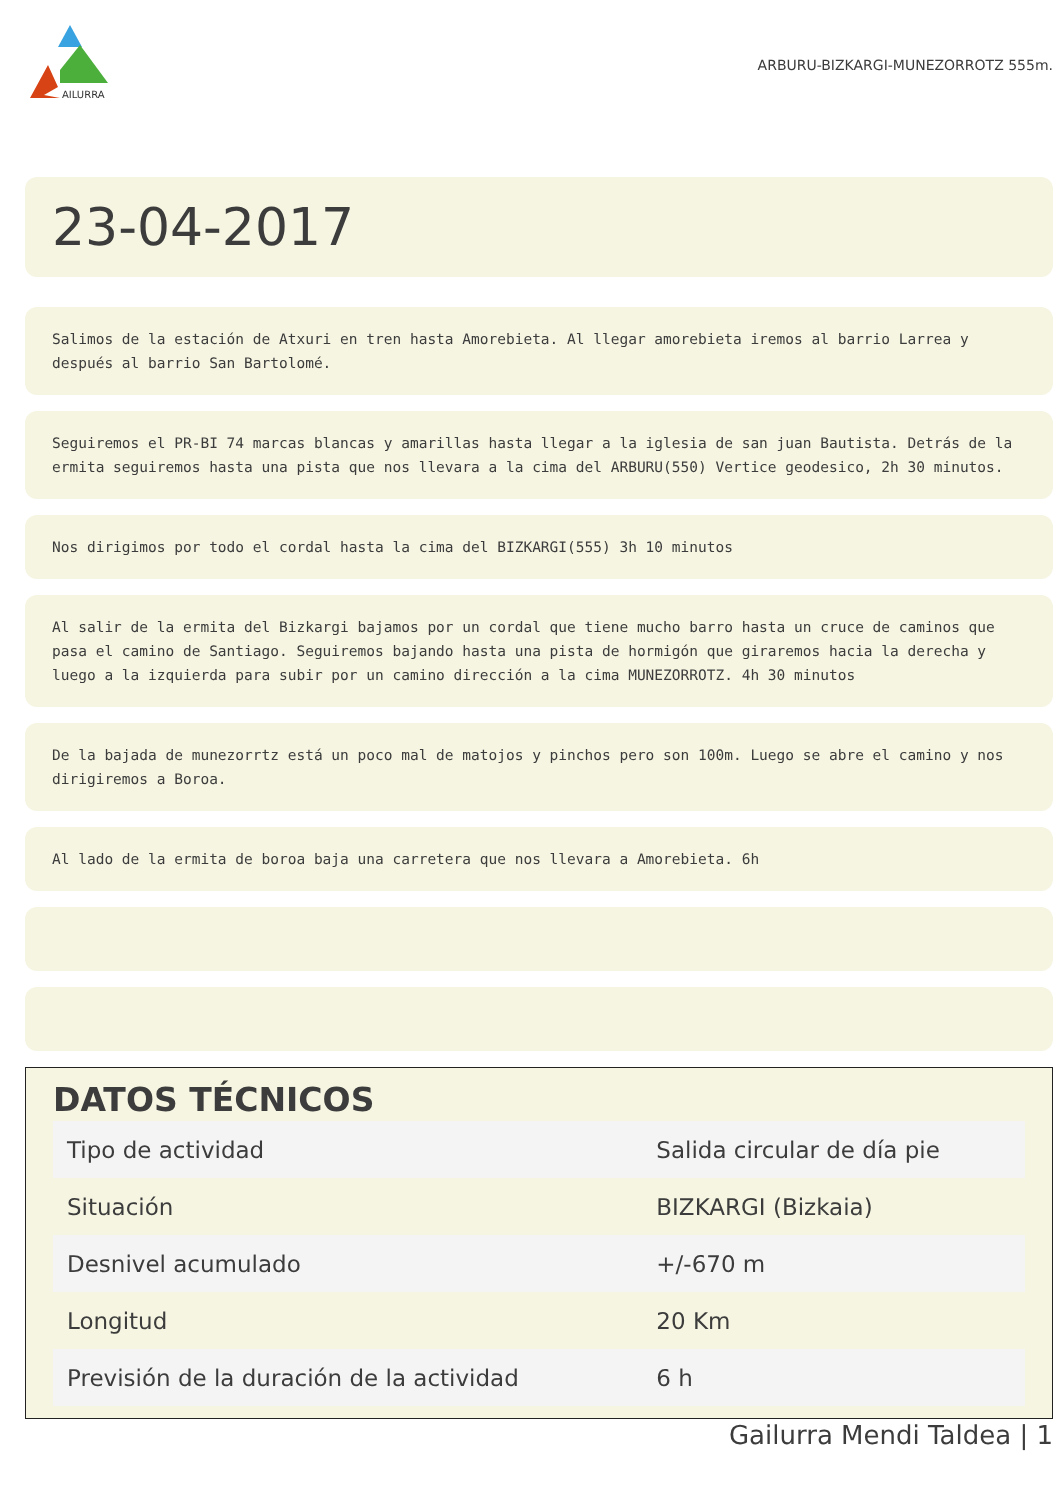AILURRA
ARBURU-BIZKARGI-MUNEZORROTZ 555m.
23-04-2017
Salimos de la estación de Atxuri en tren hasta Amorebieta. Al llegar amorebieta iremos al barrio Larrea y después al barrio San Bartolomé.
Seguiremos el PR-BI 74 marcas blancas y amarillas hasta llegar a la iglesia de san juan Bautista. Detrás de la ermita seguiremos hasta una pista que nos llevara a la cima del ARBURU(550) Vertice geodesico, 2h 30 minutos.
Nos dirigimos por todo el cordal hasta la cima del BIZKARGI(555) 3h 10 minutos
Al salir de la ermita del Bizkargi bajamos por un cordal que tiene mucho barro hasta un cruce de caminos que pasa el camino de Santiago. Seguiremos bajando hasta una pista de hormigón que giraremos hacia la derecha y luego a la izquierda para subir por un camino dirección a la cima MUNEZORROTZ. 4h 30 minutos
De la bajada de munezorrtz está un poco mal de matojos y pinchos pero son 100m. Luego se abre el camino y nos dirigiremos a Boroa.
Al lado de la ermita de boroa baja una carretera que nos llevara a Amorebieta. 6h
DATOS TÉCNICOS
| Tipo de actividad | Salida circular de día pie |
| Situación | BIZKARGI (Bizkaia) |
| Desnivel acumulado | +/-670 m |
| Longitud | 20 Km |
| Previsión de la duración de la actividad | 6 h |
Gailurra Mendi Taldea | 1